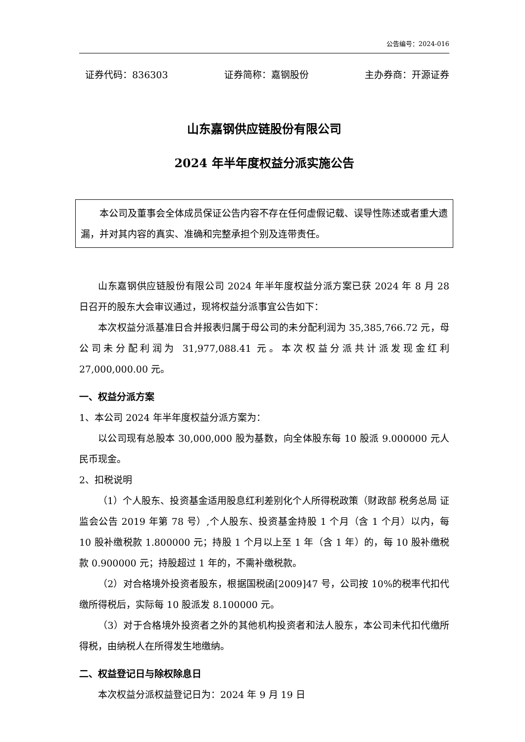公告编号：2024-016
证券代码：836303 证券简称：嘉钢股份 主办券商：开源证券
山东嘉钢供应链股份有限公司
2024 年半年度权益分派实施公告
本公司及董事会全体成员保证公告内容不存在任何虚假记载、误导性陈述或者重大遗漏，并对其内容的真实、准确和完整承担个别及连带责任。
山东嘉钢供应链股份有限公司 2024 年半年度权益分派方案已获 2024 年 8 月 28 日召开的股东大会审议通过，现将权益分派事宜公告如下：
本次权益分派基准日合并报表归属于母公司的未分配利润为 35,385,766.72 元，母公司未分配利润为 31,977,088.41 元。本次权益分派共计派发现金红利 27,000,000.00 元。
一、权益分派方案
1、本公司 2024 年半年度权益分派方案为：
以公司现有总股本 30,000,000 股为基数，向全体股东每 10 股派 9.000000 元人民币现金。
2、扣税说明
（1）个人股东、投资基金适用股息红利差别化个人所得税政策（财政部 税务总局 证监会公告 2019 年第 78 号）,个人股东、投资基金持股 1 个月（含 1 个月）以内，每 10 股补缴税款 1.800000 元；持股 1 个月以上至 1 年（含 1 年）的，每 10 股补缴税款 0.900000 元；持股超过 1 年的，不需补缴税款。
（2）对合格境外投资者股东，根据国税函[2009]47 号，公司按 10%的税率代扣代缴所得税后，实际每 10 股派发 8.100000 元。
（3）对于合格境外投资者之外的其他机构投资者和法人股东，本公司未代扣代缴所得税，由纳税人在所得发生地缴纳。
二、权益登记日与除权除息日
本次权益分派权益登记日为：2024 年 9 月 19 日